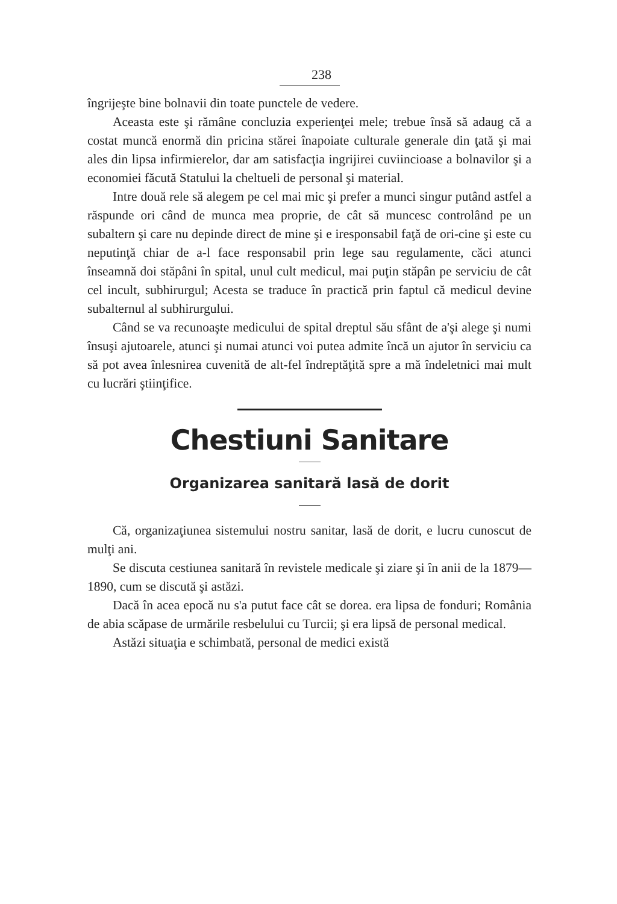238
îngrijeşte bine bolnavii din toate punctele de vedere.
Aceasta este şi rămâne concluzia experienţei mele; trebue însă să adaug că a costat muncă enormă din pricina stărei înapoiate culturale generale din ţată şi mai ales din lipsa infirmierelor, dar am satisfacţia ingrijirei cuviincioase a bolnavilor şi a economiei făcută Statului la cheltueli de personal şi material.
Intre două rele să alegem pe cel mai mic şi prefer a munci singur putând astfel a răspunde ori când de munca mea proprie, de cât să muncesc controlând pe un subaltern şi care nu depinde direct de mine şi e iresponsabil faţă de ori-cine şi este cu neputinţă chiar de a-l face responsabil prin lege sau regulamente, căci atunci înseamnă doi stăpâni în spital, unul cult medicul, mai puţin stăpân pe serviciu de cât cel incult, subhirurgul; Acesta se traduce în practică prin faptul că medicul devine subalternul al subhirurgului.
Când se va recunoaşte medicului de spital dreptul său sfânt de a'şi alege şi numi însuşi ajutoarele, atunci şi numai atunci voi putea admite încă un ajutor în serviciu ca să pot avea înlesnirea cuvenită de alt-fel îndreptăţită spre a mă îndeletnici mai mult cu lucrări ştiinţifice.
Chestiuni Sanitare
Organizarea sanitară lasă de dorit
Că, organizaţiunea sistemului nostru sanitar, lasă de dorit, e lucru cunoscut de mulţi ani.
Se discuta cestiunea sanitară în revistele medicale şi ziare şi în anii de la 1879—1890, cum se discută şi astăzi.
Dacă în acea epocă nu s'a putut face cât se dorea. era lipsa de fonduri; România de abia scăpase de urmările resbelului cu Turcii; şi era lipsă de personal medical.
Astăzi situaţia e schimbată, personal de medici există